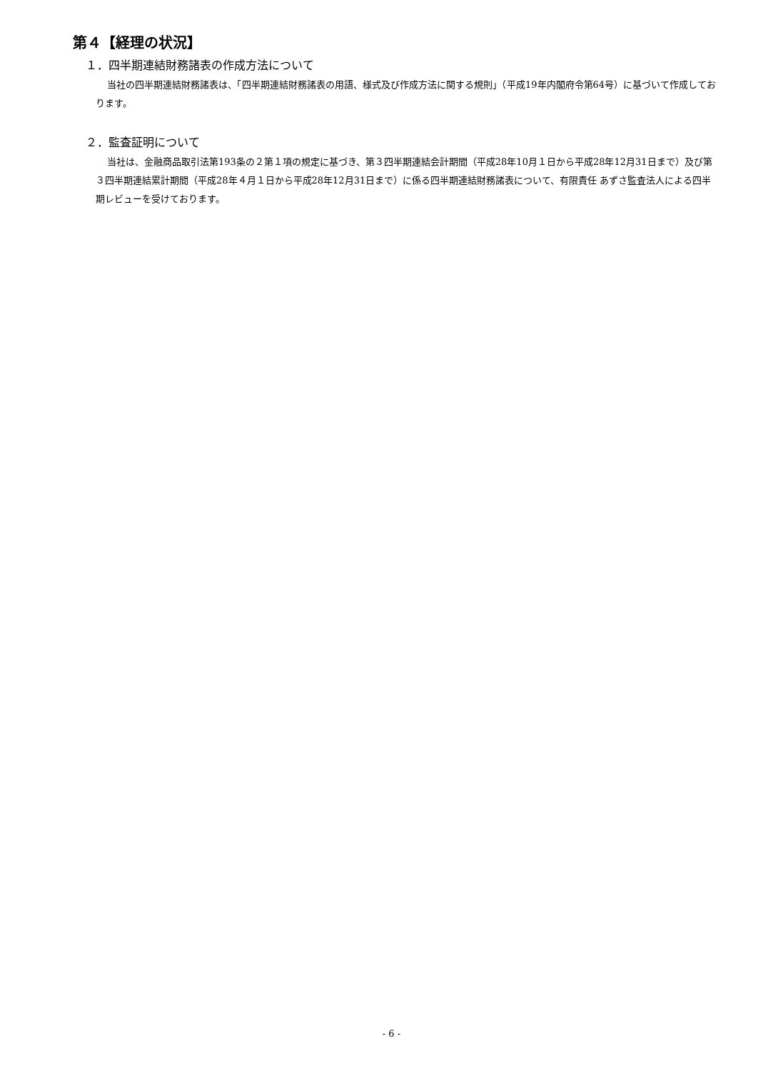第４【経理の状況】
１．四半期連結財務諸表の作成方法について
当社の四半期連結財務諸表は、「四半期連結財務諸表の用語、様式及び作成方法に関する規則」（平成19年内閣府令第64号）に基づいて作成しております。
２．監査証明について
当社は、金融商品取引法第193条の２第１項の規定に基づき、第３四半期連結会計期間（平成28年10月１日から平成28年12月31日まで）及び第３四半期連結累計期間（平成28年４月１日から平成28年12月31日まで）に係る四半期連結財務諸表について、有限責任 あずさ監査法人による四半期レビューを受けております。
- 6 -